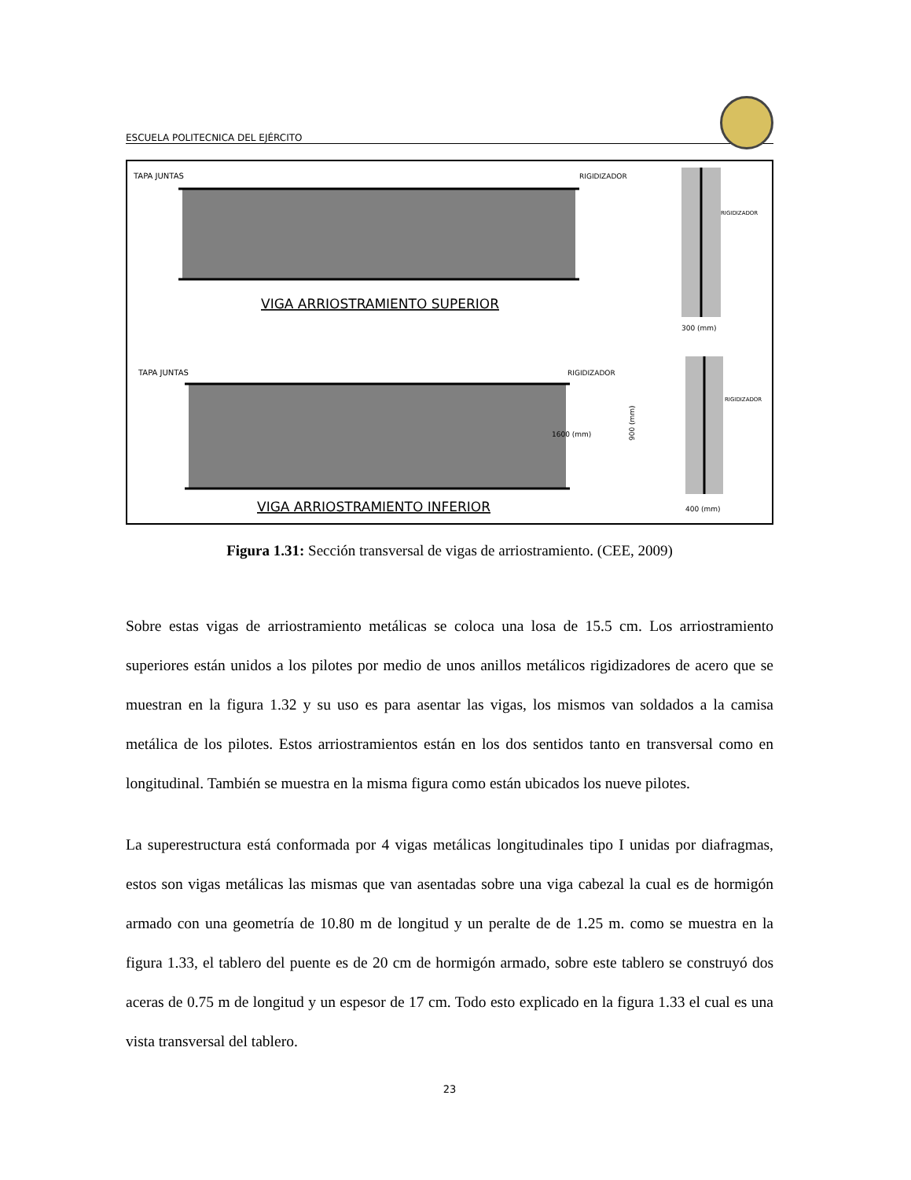ESCUELA POLITECNICA DEL EJÉRCITO
TAPA JUNTAS
RIGIDIZADOR
900 (mm)
VIGA ARRIOSTRAMIENTO SUPERIOR
RIGIDIZADOR
300 (mm)
TAPA JUNTAS
RIGIDIZADOR
VIGA ARRIOSTRAMIENTO INFERIOR
RIGIDIZADOR
400 (mm)
1600 (mm)
Figura 1.31: Sección transversal de vigas de arriostramiento. (CEE, 2009)
Sobre estas vigas de arriostramiento metálicas se coloca una losa de 15.5 cm. Los arriostramiento superiores están unidos a los pilotes por medio de unos anillos metálicos rigidizadores de acero que se muestran en la figura 1.32 y su uso es para asentar las vigas, los mismos van soldados a la camisa metálica de los pilotes. Estos arriostramientos están en los dos sentidos tanto en transversal como en longitudinal. También se muestra en la misma figura como están ubicados los nueve pilotes.
La superestructura está conformada por 4 vigas metálicas longitudinales tipo I unidas por diafragmas, estos son vigas metálicas las mismas que van asentadas sobre una viga cabezal la cual es de hormigón armado con una geometría de 10.80 m de longitud y un peralte de de 1.25 m. como se muestra en la figura 1.33, el tablero del puente es de 20 cm de hormigón armado, sobre este tablero se construyó dos aceras de 0.75 m de longitud y un espesor de 17 cm. Todo esto explicado en la figura 1.33 el cual es una vista transversal del tablero.
23